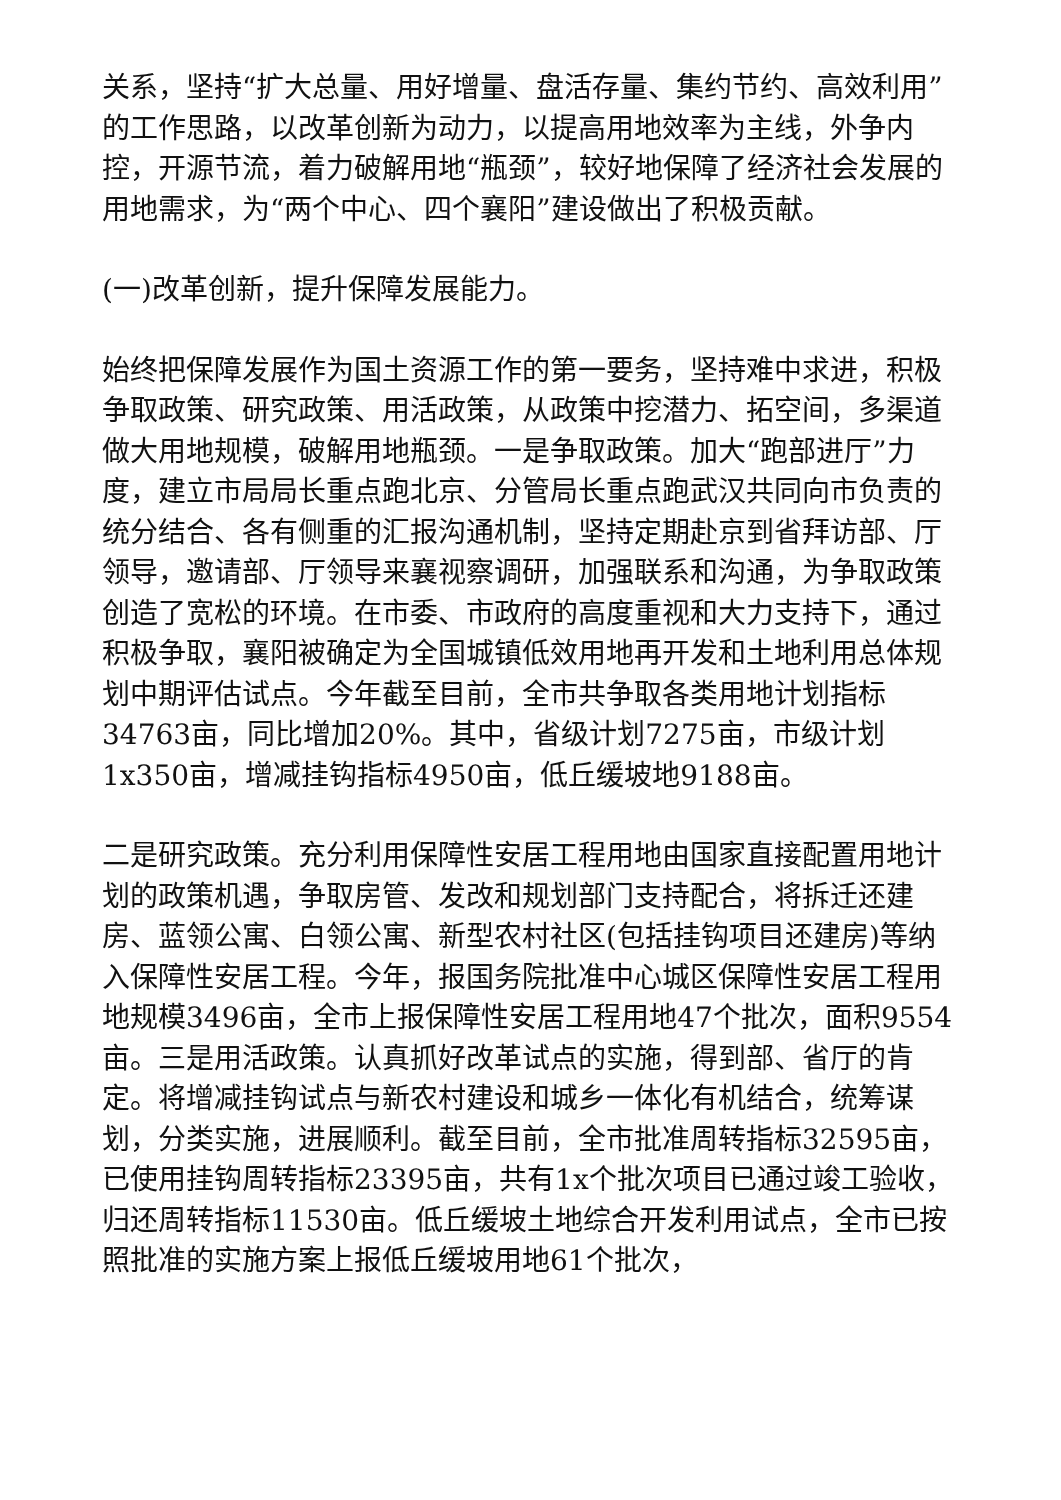关系，坚持“扩大总量、用好增量、盘活存量、集约节约、高效利用”的工作思路，以改革创新为动力，以提高用地效率为主线，外争内控，开源节流，着力破解用地“瓶颈”，较好地保障了经济社会发展的用地需求，为“两个中心、四个襄阳”建设做出了积极贡献。
(一)改革创新，提升保障发展能力。
始终把保障发展作为国土资源工作的第一要务，坚持难中求进，积极争取政策、研究政策、用活政策，从政策中挖潜力、拓空间，多渠道做大用地规模，破解用地瓶颈。一是争取政策。加大“跑部进厅”力度，建立市局局长重点跑北京、分管局长重点跑武汉共同向市负责的统分结合、各有侧重的汇报沟通机制，坚持定期赴京到省拜访部、厅领导，邀请部、厅领导来襄视察调研，加强联系和沟通，为争取政策创造了宽松的环境。在市委、市政府的高度重视和大力支持下，通过积极争取，襄阳被确定为全国城镇低效用地再开发和土地利用总体规划中期评估试点。今年截至目前，全市共争取各类用地计划指标 34763亩，同比增加20%。其中，省级计划7275亩，市级计划1x350亩，增减挂钩指标4950亩，低丘缓坡地9188亩。
二是研究政策。充分利用保障性安居工程用地由国家直接配置用地计划的政策机遇，争取房管、发改和规划部门支持配合，将拆迁还建房、蓝领公寓、白领公寓、新型农村社区(包括挂钩项目还建房)等纳入保障性安居工程。今年，报国务院批准中心城区保障性安居工程用地规模3496亩，全市上报保障性安居工程用地47个批次，面积9554 亩。三是用活政策。认真抓好改革试点的实施，得到部、省厅的肯定。将增减挂钩试点与新农村建设和城乡一体化有机结合，统筹谋划，分类实施，进展顺利。截至目前，全市批准周转指标32595亩，已使用挂钩周转指标23395亩，共有1x个批次项目已通过竣工验收，归还周转指标11530亩。低丘缓坡土地综合开发利用试点，全市已按照批准的实施方案上报低丘缓坡用地61个批次，